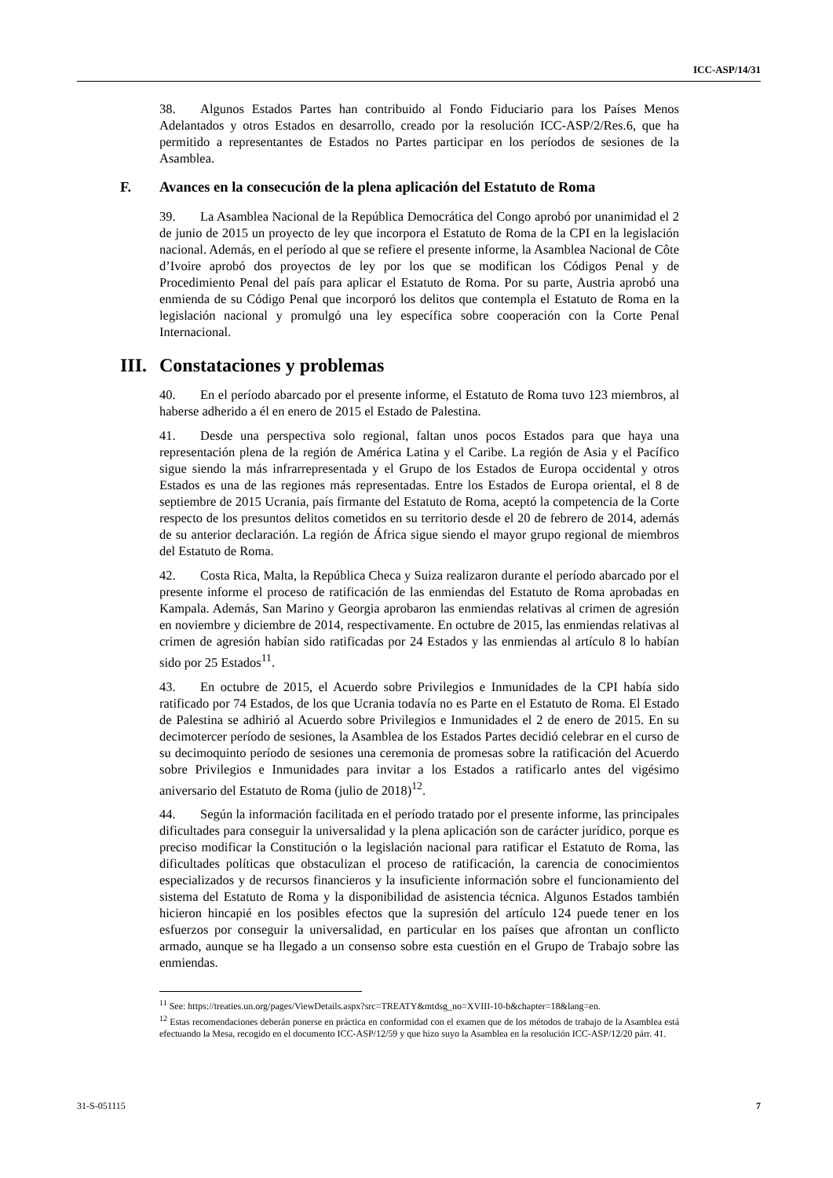ICC-ASP/14/31
38. Algunos Estados Partes han contribuido al Fondo Fiduciario para los Países Menos Adelantados y otros Estados en desarrollo, creado por la resolución ICC-ASP/2/Res.6, que ha permitido a representantes de Estados no Partes participar en los períodos de sesiones de la Asamblea.
F. Avances en la consecución de la plena aplicación del Estatuto de Roma
39. La Asamblea Nacional de la República Democrática del Congo aprobó por unanimidad el 2 de junio de 2015 un proyecto de ley que incorpora el Estatuto de Roma de la CPI en la legislación nacional. Además, en el período al que se refiere el presente informe, la Asamblea Nacional de Côte d’Ivoire aprobó dos proyectos de ley por los que se modifican los Códigos Penal y de Procedimiento Penal del país para aplicar el Estatuto de Roma. Por su parte, Austria aprobó una enmienda de su Código Penal que incorporó los delitos que contempla el Estatuto de Roma en la legislación nacional y promulgó una ley específica sobre cooperación con la Corte Penal Internacional.
III. Constataciones y problemas
40. En el período abarcado por el presente informe, el Estatuto de Roma tuvo 123 miembros, al haberse adherido a él en enero de 2015 el Estado de Palestina.
41. Desde una perspectiva solo regional, faltan unos pocos Estados para que haya una representación plena de la región de América Latina y el Caribe. La región de Asia y el Pacífico sigue siendo la más infrarrepresentada y el Grupo de los Estados de Europa occidental y otros Estados es una de las regiones más representadas. Entre los Estados de Europa oriental, el 8 de septiembre de 2015 Ucrania, país firmante del Estatuto de Roma, aceptó la competencia de la Corte respecto de los presuntos delitos cometidos en su territorio desde el 20 de febrero de 2014, además de su anterior declaración. La región de África sigue siendo el mayor grupo regional de miembros del Estatuto de Roma.
42. Costa Rica, Malta, la República Checa y Suiza realizaron durante el período abarcado por el presente informe el proceso de ratificación de las enmiendas del Estatuto de Roma aprobadas en Kampala. Además, San Marino y Georgia aprobaron las enmiendas relativas al crimen de agresión en noviembre y diciembre de 2014, respectivamente. En octubre de 2015, las enmiendas relativas al crimen de agresión habían sido ratificadas por 24 Estados y las enmiendas al artículo 8 lo habían sido por 25 Estados<sup>11</sup>.
43. En octubre de 2015, el Acuerdo sobre Privilegios e Inmunidades de la CPI había sido ratificado por 74 Estados, de los que Ucrania todavía no es Parte en el Estatuto de Roma. El Estado de Palestina se adhirió al Acuerdo sobre Privilegios e Inmunidades el 2 de enero de 2015. En su decimotercer período de sesiones, la Asamblea de los Estados Partes decidió celebrar en el curso de su decimoquinto período de sesiones una ceremonia de promesas sobre la ratificación del Acuerdo sobre Privilegios e Inmunidades para invitar a los Estados a ratificarlo antes del vigésimo aniversario del Estatuto de Roma (julio de 2018)<sup>12</sup>.
44. Según la información facilitada en el período tratado por el presente informe, las principales dificultades para conseguir la universalidad y la plena aplicación son de carácter jurídico, porque es preciso modificar la Constitución o la legislación nacional para ratificar el Estatuto de Roma, las dificultades políticas que obstaculizan el proceso de ratificación, la carencia de conocimientos especializados y de recursos financieros y la insuficiente información sobre el funcionamiento del sistema del Estatuto de Roma y la disponibilidad de asistencia técnica. Algunos Estados también hicieron hincapié en los posibles efectos que la supresión del artículo 124 puede tener en los esfuerzos por conseguir la universalidad, en particular en los países que afrontan un conflicto armado, aunque se ha llegado a un consenso sobre esta cuestión en el Grupo de Trabajo sobre las enmiendas.
<sup>11</sup> See: https://treaties.un.org/pages/ViewDetails.aspx?src=TREATY&mtdsg_no=XVIII-10-b&chapter=18&lang=en.
<sup>12</sup> Estas recomendaciones deberán ponerse en práctica en conformidad con el examen que de los métodos de trabajo de la Asamblea está efectuando la Mesa, recogido en el documento ICC-ASP/12/59 y que hizo suyo la Asamblea en la resolución ICC-ASP/12/20 párr. 41.
31-S-051115 7